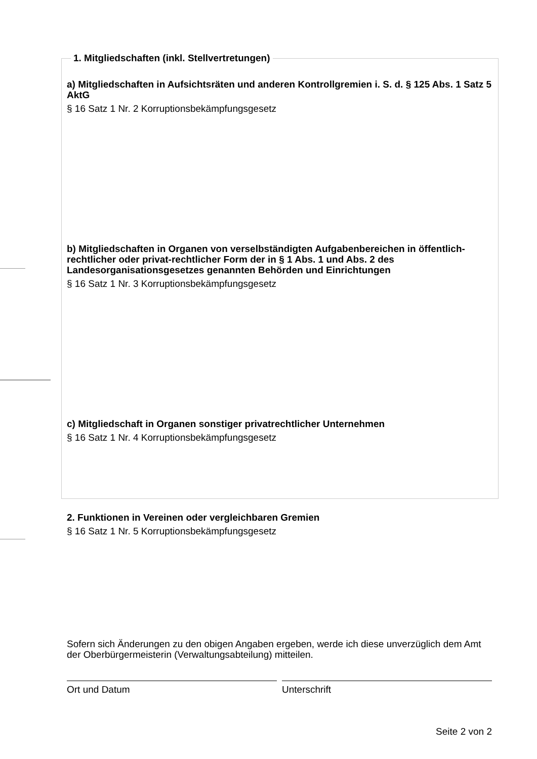1. Mitgliedschaften (inkl. Stellvertretungen)
a) Mitgliedschaften in Aufsichtsräten und anderen Kontrollgremien i. S. d. § 125 Abs. 1 Satz 5 AktG
§ 16 Satz 1 Nr. 2 Korruptionsbekämpfungsgesetz
b) Mitgliedschaften in Organen von verselbständigten Aufgabenbereichen in öffentlich-rechtlicher oder privat-rechtlicher Form der in § 1 Abs. 1 und Abs. 2 des Landesorganisationsgesetzes genannten Behörden und Einrichtungen
§ 16 Satz 1 Nr. 3 Korruptionsbekämpfungsgesetz
c) Mitgliedschaft in Organen sonstiger privatrechtlicher Unternehmen
§ 16 Satz 1 Nr. 4 Korruptionsbekämpfungsgesetz
2. Funktionen in Vereinen oder vergleichbaren Gremien
§ 16 Satz 1 Nr. 5 Korruptionsbekämpfungsgesetz
Sofern sich Änderungen zu den obigen Angaben ergeben, werde ich diese unverzüglich dem Amt der Oberbürgermeisterin (Verwaltungsabteilung) mitteilen.
Ort und Datum Unterschrift
Seite 2 von 2